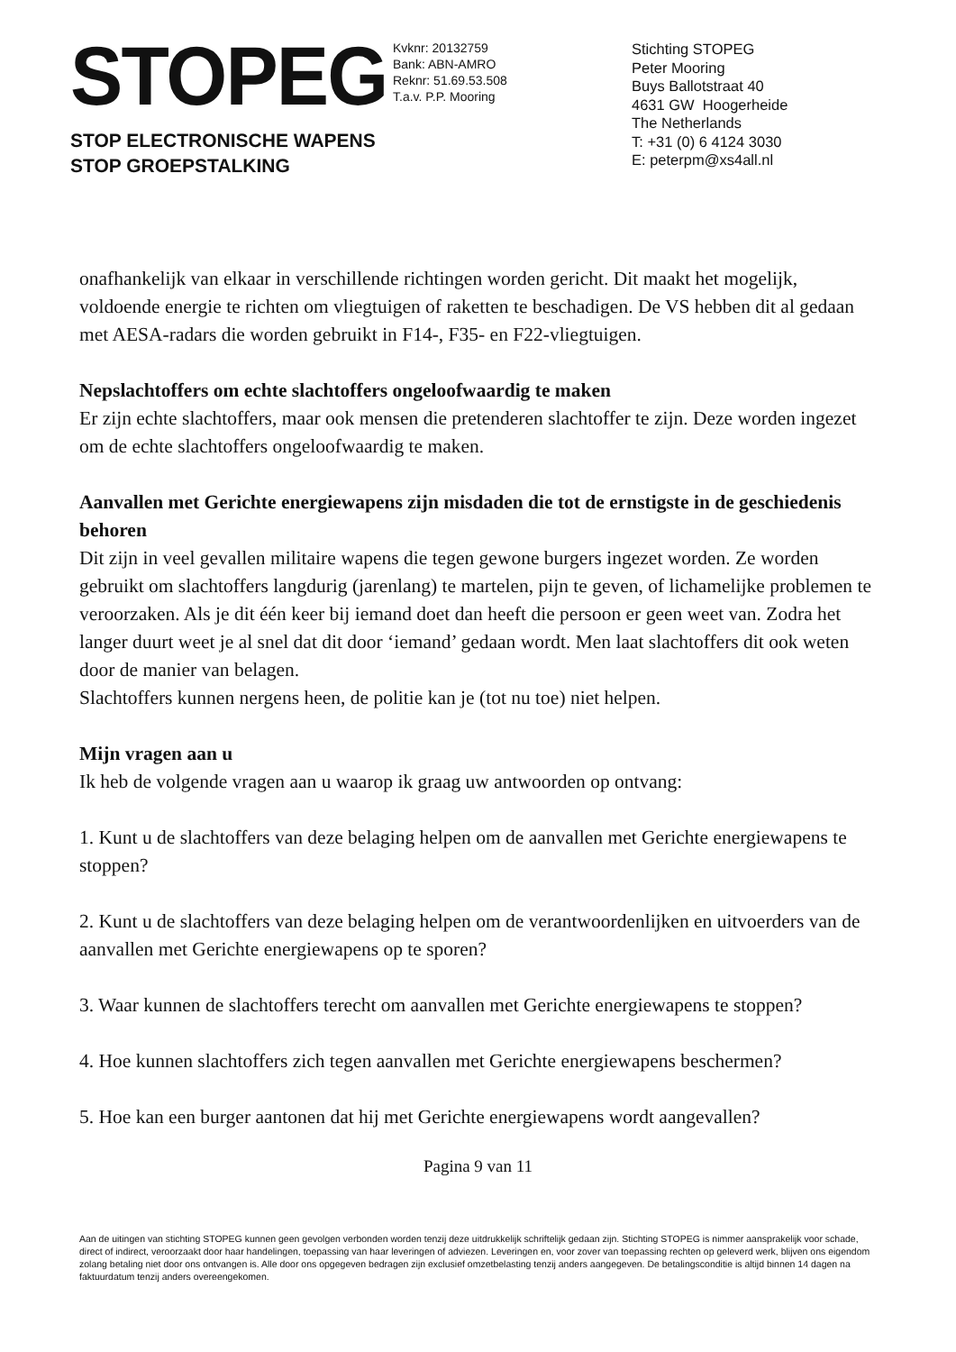STOPEG
STOP ELECTRONISCHE WAPENS
STOP GROEPSTALKING
Kvknr: 20132759
Bank: ABN-AMRO
Reknr: 51.69.53.508
T.a.v. P.P. Mooring
Stichting STOPEG
Peter Mooring
Buys Ballotstraat 40
4631 GW Hoogerheide
The Netherlands
T: +31 (0) 6 4124 3030
E: peterpm@xs4all.nl
onafhankelijk van elkaar in verschillende richtingen worden gericht. Dit maakt het mogelijk, voldoende energie te richten om vliegtuigen of raketten te beschadigen. De VS hebben dit al gedaan met AESA-radars die worden gebruikt in F14-, F35- en F22-vliegtuigen.
Nepslachtoffers om echte slachtoffers ongeloofwaardig te maken
Er zijn echte slachtoffers, maar ook mensen die pretenderen slachtoffer te zijn. Deze worden ingezet om de echte slachtoffers ongeloofwaardig te maken.
Aanvallen met Gerichte energiewapens zijn misdaden die tot de ernstigste in de geschiedenis behoren
Dit zijn in veel gevallen militaire wapens die tegen gewone burgers ingezet worden. Ze worden gebruikt om slachtoffers langdurig (jarenlang) te martelen, pijn te geven, of lichamelijke problemen te veroorzaken. Als je dit één keer bij iemand doet dan heeft die persoon er geen weet van. Zodra het langer duurt weet je al snel dat dit door ‘iemand’ gedaan wordt. Men laat slachtoffers dit ook weten door de manier van belagen.
Slachtoffers kunnen nergens heen, de politie kan je (tot nu toe) niet helpen.
Mijn vragen aan u
Ik heb de volgende vragen aan u waarop ik graag uw antwoorden op ontvang:
1. Kunt u de slachtoffers van deze belaging helpen om de aanvallen met Gerichte energiewapens te stoppen?
2. Kunt u de slachtoffers van deze belaging helpen om de verantwoordenlijken en uitvoerders van de aanvallen met Gerichte energiewapens op te sporen?
3. Waar kunnen de slachtoffers terecht om aanvallen met Gerichte energiewapens te stoppen?
4. Hoe kunnen slachtoffers zich tegen aanvallen met Gerichte energiewapens beschermen?
5. Hoe kan een burger aantonen dat hij met Gerichte energiewapens wordt aangevallen?
Pagina 9 van 11
Aan de uitingen van stichting STOPEG kunnen geen gevolgen verbonden worden tenzij deze uitdrukkelijk schriftelijk gedaan zijn. Stichting STOPEG is nimmer aansprakelijk voor schade, direct of indirect, veroorzaakt door haar handelingen, toepassing van haar leveringen of adviezen. Leveringen en, voor zover van toepassing rechten op geleverd werk, blijven ons eigendom zolang betaling niet door ons ontvangen is. Alle door ons opgegeven bedragen zijn exclusief omzetbelasting tenzij anders aangegeven. De betalingsconditie is altijd binnen 14 dagen na faktuurdatum tenzij anders overeengekomen.